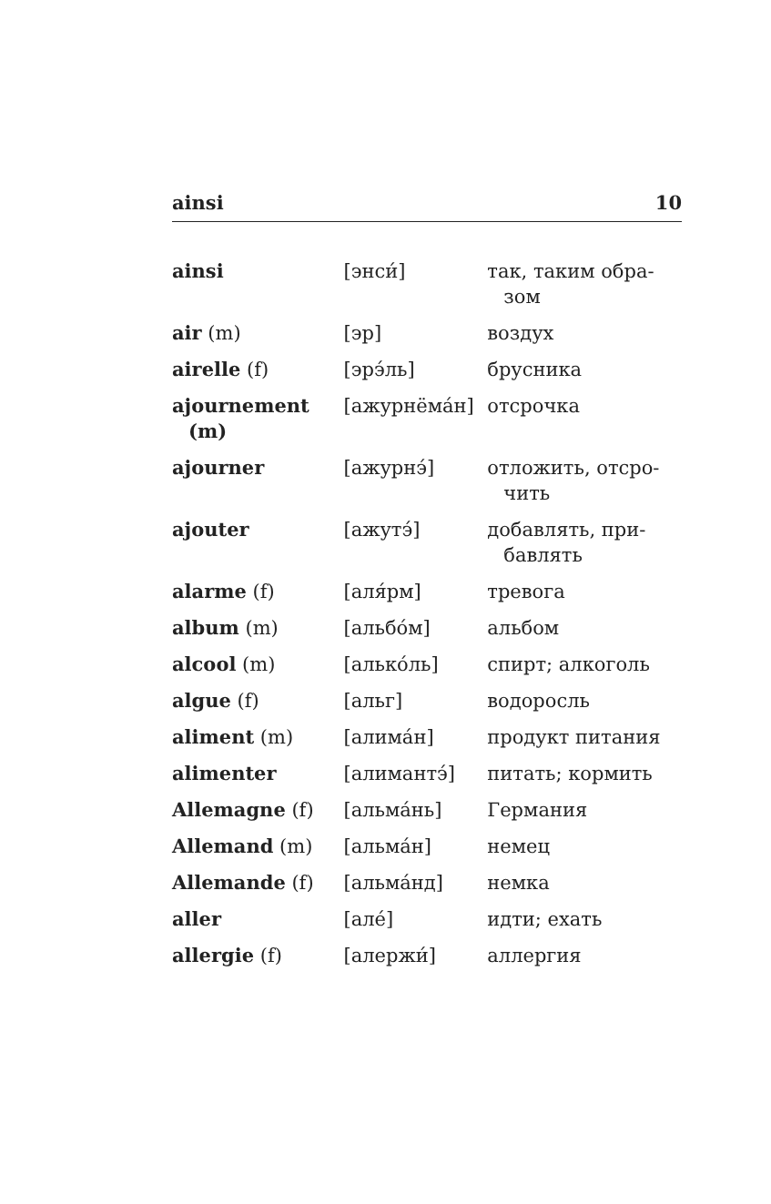ainsi 10
| ainsi | [энси́] | так, таким обра- зом |
| air (m) | [эр] | воздух |
| airelle (f) | [эрэ́ль] | брусника |
| ajournement (m) | [ажурнёма́н] | отсрочка |
| ajourner | [ажурнэ́] | отложить, отсро- чить |
| ajouter | [ажутэ́] | добавлять, при- бавлять |
| alarme (f) | [аля́рм] | тревога |
| album (m) | [альбо́м] | альбом |
| alcool (m) | [алько́ль] | спирт; алкоголь |
| algue (f) | [альг] | водоросль |
| aliment (m) | [алима́н] | продукт питания |
| alimenter | [алимантэ́] | питать; кормить |
| Allemagne (f) | [альма́нь] | Германия |
| Allemand (m) | [альма́н] | немец |
| Allemande (f) | [альма́нд] | немка |
| aller | [але́] | идти; ехать |
| allergie (f) | [алержи́] | аллергия |